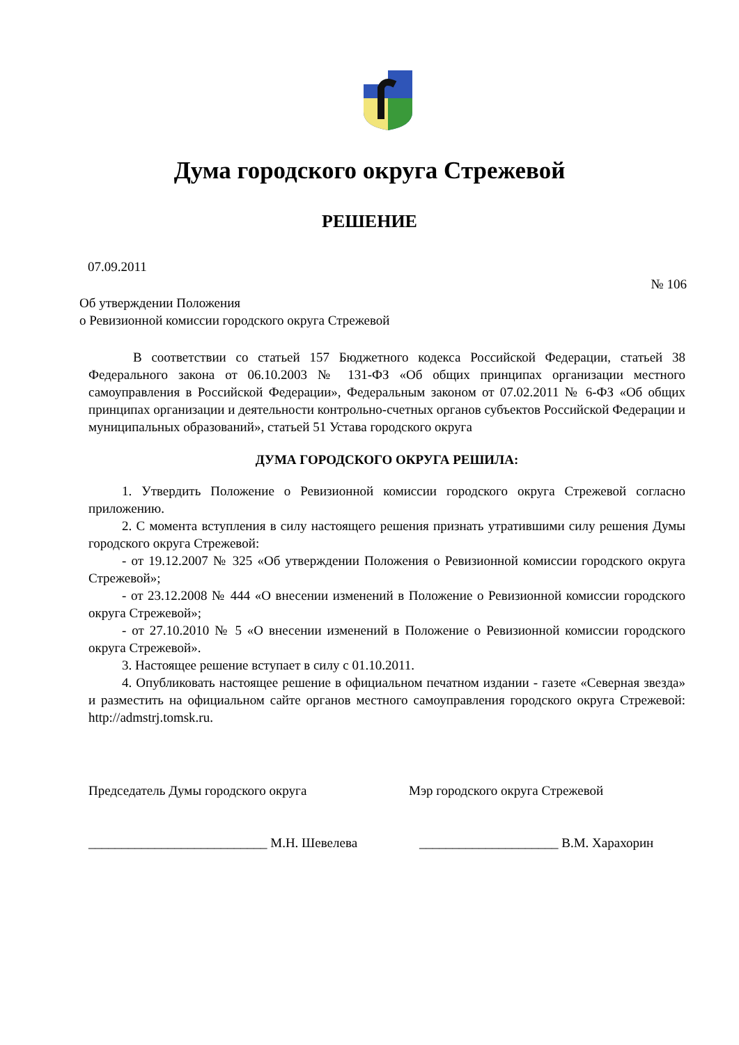Дума городского округа Стрежевой
РЕШЕНИЕ
07.09.2011
№ 106
Об утверждении Положения
о Ревизионной комиссии городского округа Стрежевой
В соответствии со статьей 157 Бюджетного кодекса Российской Федерации, статьей 38 Федерального закона от 06.10.2003 № 131-ФЗ «Об общих принципах организации местного самоуправления в Российской Федерации», Федеральным законом от 07.02.2011 № 6-ФЗ «Об общих принципах организации и деятельности контрольно-счетных органов субъектов Российской Федерации и муниципальных образований», статьей 51 Устава городского округа
ДУМА ГОРОДСКОГО ОКРУГА РЕШИЛА:
1. Утвердить Положение о Ревизионной комиссии городского округа Стрежевой согласно приложению.
2. С момента вступления в силу настоящего решения признать утратившими силу решения Думы городского округа Стрежевой:
- от 19.12.2007 № 325 «Об утверждении Положения о Ревизионной комиссии городского округа Стрежевой»;
- от 23.12.2008 № 444 «О внесении изменений в Положение о Ревизионной комиссии городского округа Стрежевой»;
- от 27.10.2010 № 5 «О внесении изменений в Положение о Ревизионной комиссии городского округа Стрежевой».
3. Настоящее решение вступает в силу с 01.10.2011.
4. Опубликовать настоящее решение в официальном печатном издании - газете «Северная звезда» и разместить на официальном сайте органов местного самоуправления городского округа Стрежевой: http://admstrj.tomsk.ru.
Председатель Думы городского округа Мэр городского округа Стрежевой
___________________________ М.Н. Шевелева _____________________ В.М. Харахорин